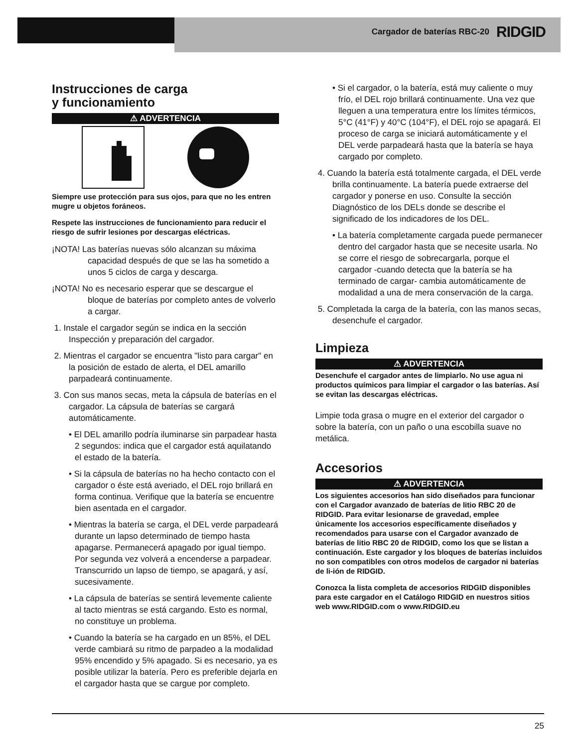Cargador de baterías RBC-20 RIDGID
Instrucciones de carga
y funcionamiento
⚠ ADVERTENCIA
Siempre use protección para sus ojos, para que no les entren mugre u objetos foráneos.
Respete las instrucciones de funcionamiento para reducir el riesgo de sufrir lesiones por descargas eléctricas.
¡NOTA! Las baterías nuevas sólo alcanzan su máxima capacidad después de que se las ha sometido a unos 5 ciclos de carga y descarga.
¡NOTA! No es necesario esperar que se descargue el bloque de baterías por completo antes de volverlo a cargar.
1. Instale el cargador según se indica en la sección Inspección y preparación del cargador.
2. Mientras el cargador se encuentra "listo para cargar" en la posición de estado de alerta, el DEL amarillo parpadeará continuamente.
3. Con sus manos secas, meta la cápsula de baterías en el cargador. La cápsula de baterías se cargará automáticamente.
• El DEL amarillo podría iluminarse sin parpadear hasta 2 segundos: indica que el cargador está aquilatando el estado de la batería.
• Si la cápsula de baterías no ha hecho contacto con el cargador o éste está averiado, el DEL rojo brillará en forma continua. Verifique que la batería se encuentre bien asentada en el cargador.
• Mientras la batería se carga, el DEL verde parpadeará durante un lapso determinado de tiempo hasta apagarse. Permanecerá apagado por igual tiempo. Por segunda vez volverá a encenderse a parpadear. Transcurrido un lapso de tiempo, se apagará, y así, sucesivamente.
• La cápsula de baterías se sentirá levemente caliente al tacto mientras se está cargando. Esto es normal, no constituye un problema.
• Cuando la batería se ha cargado en un 85%, el DEL verde cambiará su ritmo de parpadeo a la modalidad 95% encendido y 5% apagado. Si es necesario, ya es posible utilizar la batería. Pero es preferible dejarla en el cargador hasta que se cargue por completo.
• Si el cargador, o la batería, está muy caliente o muy frío, el DEL rojo brillará continuamente. Una vez que lleguen a una temperatura entre los límites térmicos, 5°C (41°F) y 40°C (104°F), el DEL rojo se apagará. El proceso de carga se iniciará automáticamente y el DEL verde parpadeará hasta que la batería se haya cargado por completo.
4. Cuando la batería está totalmente cargada, el DEL verde brilla continuamente. La batería puede extraerse del cargador y ponerse en uso. Consulte la sección Diagnóstico de los DELs donde se describe el significado de los indicadores de los DEL.
• La batería completamente cargada puede permanecer dentro del cargador hasta que se necesite usarla. No se corre el riesgo de sobrecargarla, porque el cargador -cuando detecta que la batería se ha terminado de cargar- cambia automáticamente de modalidad a una de mera conservación de la carga.
5. Completada la carga de la batería, con las manos secas, desenchufe el cargador.
Limpieza
⚠ ADVERTENCIA
Desenchufe el cargador antes de limpiarlo. No use agua ni productos químicos para limpiar el cargador o las baterías. Así se evitan las descargas eléctricas.
Limpie toda grasa o mugre en el exterior del cargador o sobre la batería, con un paño o una escobilla suave no metálica.
Accesorios
⚠ ADVERTENCIA
Los siguientes accesorios han sido diseñados para funcionar con el Cargador avanzado de baterías de litio RBC 20 de RIDGID. Para evitar lesionarse de gravedad, emplee únicamente los accesorios específicamente diseñados y recomendados para usarse con el Cargador avanzado de baterías de litio RBC 20 de RIDGID, como los que se listan a continuación. Este cargador y los bloques de baterías incluidos no son compatibles con otros modelos de cargador ni baterías de li-ión de RIDGID.
Conozca la lista completa de accesorios RIDGID disponibles para este cargador en el Catálogo RIDGID en nuestros sitios web www.RIDGID.com o www.RIDGID.eu
25